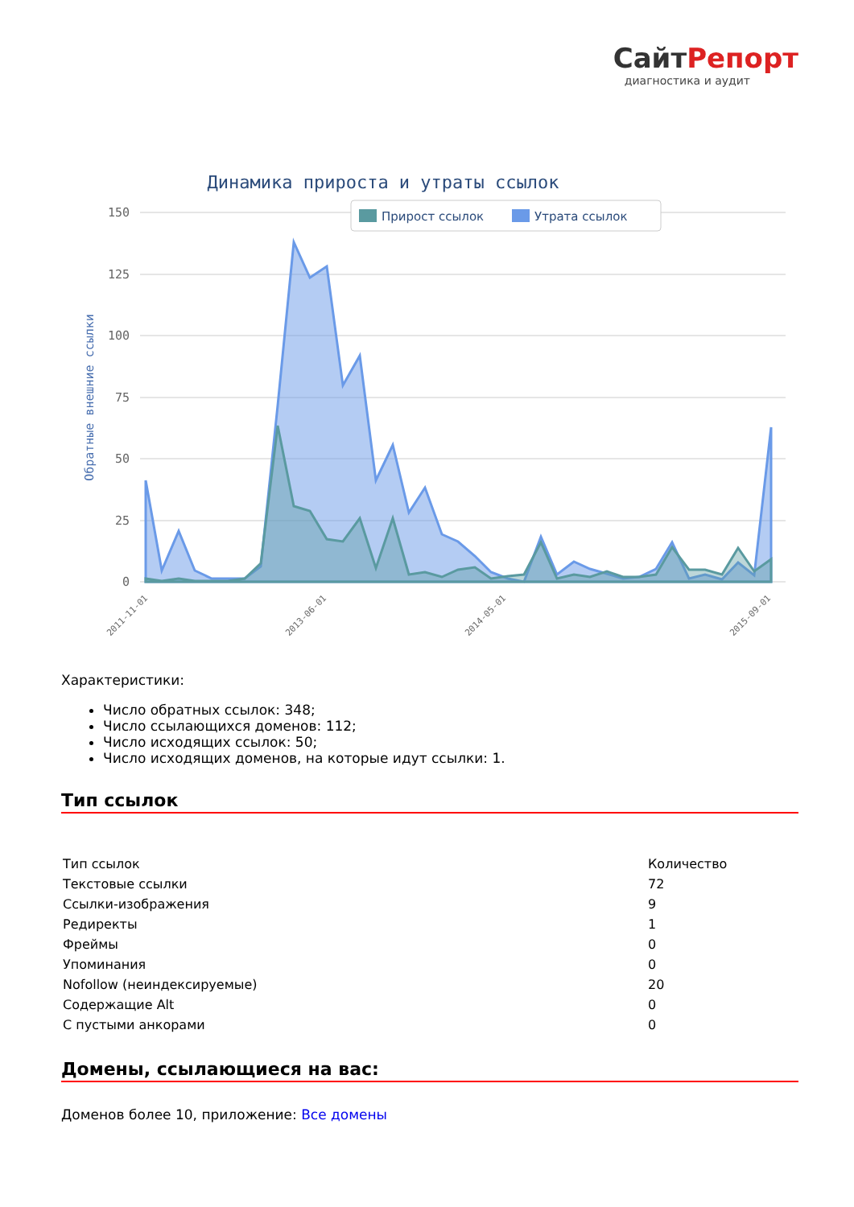СайтРепорт
диагностика и аудит
Динамика прироста и утраты ссылок
150
125
100
75
50
25
0
Обратные внешние ссылки
Прирост ссылок
Утрата ссылок
2011-11-01
2013-06-01
2014-05-01
2015-09-01
Характеристики:
Число обратных ссылок: 348;
Число ссылающихся доменов: 112;
Число исходящих ссылок: 50;
Число исходящих доменов, на которые идут ссылки: 1.
Тип ссылок
| Тип ссылок | Количество |
| Текстовые ссылки | 72 |
| Ссылки-изображения | 9 |
| Редиректы | 1 |
| Фреймы | 0 |
| Упоминания | 0 |
| Nofollow (неиндексируемые) | 20 |
| Содержащие Alt | 0 |
| С пустыми анкорами | 0 |
Домены, ссылающиеся на вас:
Доменов более 10, приложение: Все домены